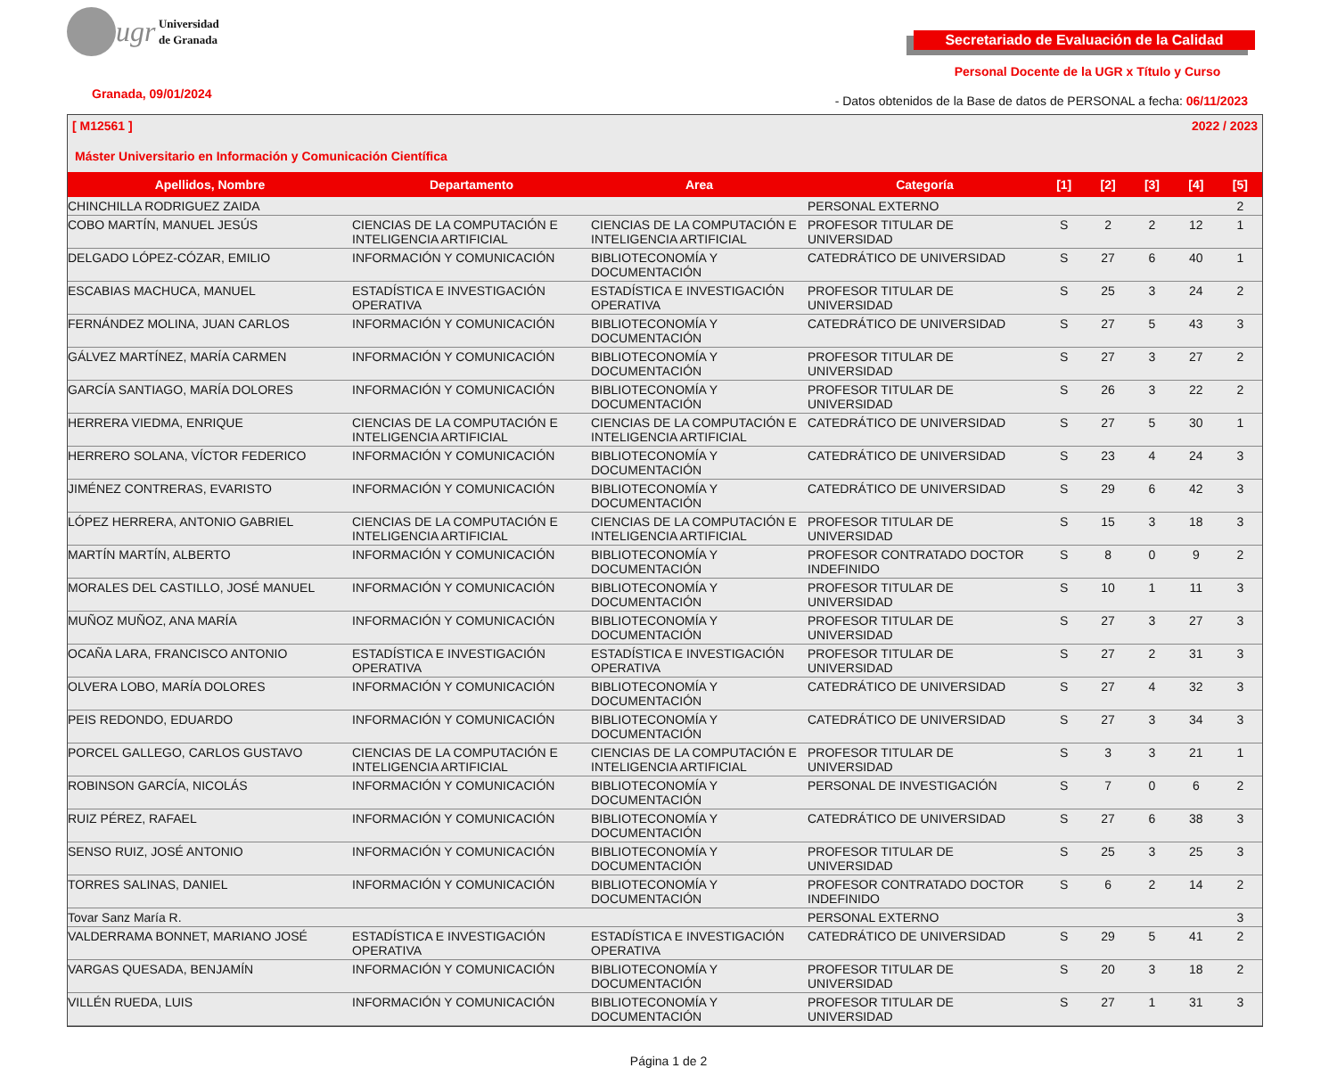ugr Universidad
de Granada
Secretariado de Evaluación de la Calidad
Personal Docente de la UGR x Título y Curso
Granada, 09/01/2024
- Datos obtenidos de la Base de datos de PERSONAL a fecha: 06/11/2023
[ M12561 ] 2022 / 2023
Máster Universitario en Información y Comunicación Científica
| Apellidos, Nombre | Departamento | Area | Categoría | [1] | [2] | [3] | [4] | [5] |
| --- | --- | --- | --- | --- | --- | --- | --- | --- |
| CHINCHILLA RODRIGUEZ ZAIDA | | | PERSONAL EXTERNO | | | | | 2 |
| COBO MARTÍN, MANUEL JESÚS | CIENCIAS DE LA COMPUTACIÓN E INTELIGENCIA ARTIFICIAL | CIENCIAS DE LA COMPUTACIÓN E INTELIGENCIA ARTIFICIAL | PROFESOR TITULAR DE UNIVERSIDAD | S | 2 | 2 | 12 | 1 |
| DELGADO LÓPEZ-CÓZAR, EMILIO | INFORMACIÓN Y COMUNICACIÓN | BIBLIOTECONOMÍA Y DOCUMENTACIÓN | CATEDRÁTICO DE UNIVERSIDAD | S | 27 | 6 | 40 | 1 |
| ESCABIAS MACHUCA, MANUEL | ESTADÍSTICA E INVESTIGACIÓN OPERATIVA | ESTADÍSTICA E INVESTIGACIÓN OPERATIVA | PROFESOR TITULAR DE UNIVERSIDAD | S | 25 | 3 | 24 | 2 |
| FERNÁNDEZ MOLINA, JUAN CARLOS | INFORMACIÓN Y COMUNICACIÓN | BIBLIOTECONOMÍA Y DOCUMENTACIÓN | CATEDRÁTICO DE UNIVERSIDAD | S | 27 | 5 | 43 | 3 |
| GÁLVEZ MARTÍNEZ, MARÍA CARMEN | INFORMACIÓN Y COMUNICACIÓN | BIBLIOTECONOMÍA Y DOCUMENTACIÓN | PROFESOR TITULAR DE UNIVERSIDAD | S | 27 | 3 | 27 | 2 |
| GARCÍA SANTIAGO, MARÍA DOLORES | INFORMACIÓN Y COMUNICACIÓN | BIBLIOTECONOMÍA Y DOCUMENTACIÓN | PROFESOR TITULAR DE UNIVERSIDAD | S | 26 | 3 | 22 | 2 |
| HERRERA VIEDMA, ENRIQUE | CIENCIAS DE LA COMPUTACIÓN E INTELIGENCIA ARTIFICIAL | CIENCIAS DE LA COMPUTACIÓN E INTELIGENCIA ARTIFICIAL | CATEDRÁTICO DE UNIVERSIDAD | S | 27 | 5 | 30 | 1 |
| HERRERO SOLANA, VÍCTOR FEDERICO | INFORMACIÓN Y COMUNICACIÓN | BIBLIOTECONOMÍA Y DOCUMENTACIÓN | CATEDRÁTICO DE UNIVERSIDAD | S | 23 | 4 | 24 | 3 |
| JIMÉNEZ CONTRERAS, EVARISTO | INFORMACIÓN Y COMUNICACIÓN | BIBLIOTECONOMÍA Y DOCUMENTACIÓN | CATEDRÁTICO DE UNIVERSIDAD | S | 29 | 6 | 42 | 3 |
| LÓPEZ HERRERA, ANTONIO GABRIEL | CIENCIAS DE LA COMPUTACIÓN E INTELIGENCIA ARTIFICIAL | CIENCIAS DE LA COMPUTACIÓN E INTELIGENCIA ARTIFICIAL | PROFESOR TITULAR DE UNIVERSIDAD | S | 15 | 3 | 18 | 3 |
| MARTÍN MARTÍN, ALBERTO | INFORMACIÓN Y COMUNICACIÓN | BIBLIOTECONOMÍA Y DOCUMENTACIÓN | PROFESOR CONTRATADO DOCTOR INDEFINIDO | S | 8 | 0 | 9 | 2 |
| MORALES DEL CASTILLO, JOSÉ MANUEL | INFORMACIÓN Y COMUNICACIÓN | BIBLIOTECONOMÍA Y DOCUMENTACIÓN | PROFESOR TITULAR DE UNIVERSIDAD | S | 10 | 1 | 11 | 3 |
| MUÑOZ MUÑOZ, ANA MARÍA | INFORMACIÓN Y COMUNICACIÓN | BIBLIOTECONOMÍA Y DOCUMENTACIÓN | PROFESOR TITULAR DE UNIVERSIDAD | S | 27 | 3 | 27 | 3 |
| OCAÑA LARA, FRANCISCO ANTONIO | ESTADÍSTICA E INVESTIGACIÓN OPERATIVA | ESTADÍSTICA E INVESTIGACIÓN OPERATIVA | PROFESOR TITULAR DE UNIVERSIDAD | S | 27 | 2 | 31 | 3 |
| OLVERA LOBO, MARÍA DOLORES | INFORMACIÓN Y COMUNICACIÓN | BIBLIOTECONOMÍA Y DOCUMENTACIÓN | CATEDRÁTICO DE UNIVERSIDAD | S | 27 | 4 | 32 | 3 |
| PEIS REDONDO, EDUARDO | INFORMACIÓN Y COMUNICACIÓN | BIBLIOTECONOMÍA Y DOCUMENTACIÓN | CATEDRÁTICO DE UNIVERSIDAD | S | 27 | 3 | 34 | 3 |
| PORCEL GALLEGO, CARLOS GUSTAVO | CIENCIAS DE LA COMPUTACIÓN E INTELIGENCIA ARTIFICIAL | CIENCIAS DE LA COMPUTACIÓN E INTELIGENCIA ARTIFICIAL | PROFESOR TITULAR DE UNIVERSIDAD | S | 3 | 3 | 21 | 1 |
| ROBINSON GARCÍA, NICOLÁS | INFORMACIÓN Y COMUNICACIÓN | BIBLIOTECONOMÍA Y DOCUMENTACIÓN | PERSONAL DE INVESTIGACIÓN | S | 7 | 0 | 6 | 2 |
| RUIZ PÉREZ, RAFAEL | INFORMACIÓN Y COMUNICACIÓN | BIBLIOTECONOMÍA Y DOCUMENTACIÓN | CATEDRÁTICO DE UNIVERSIDAD | S | 27 | 6 | 38 | 3 |
| SENSO RUIZ, JOSÉ ANTONIO | INFORMACIÓN Y COMUNICACIÓN | BIBLIOTECONOMÍA Y DOCUMENTACIÓN | PROFESOR TITULAR DE UNIVERSIDAD | S | 25 | 3 | 25 | 3 |
| TORRES SALINAS, DANIEL | INFORMACIÓN Y COMUNICACIÓN | BIBLIOTECONOMÍA Y DOCUMENTACIÓN | PROFESOR CONTRATADO DOCTOR INDEFINIDO | S | 6 | 2 | 14 | 2 |
| Tovar Sanz María R. | | | PERSONAL EXTERNO | | | | | 3 |
| VALDERRAMA BONNET, MARIANO JOSÉ | ESTADÍSTICA E INVESTIGACIÓN OPERATIVA | ESTADÍSTICA E INVESTIGACIÓN OPERATIVA | CATEDRÁTICO DE UNIVERSIDAD | S | 29 | 5 | 41 | 2 |
| VARGAS QUESADA, BENJAMÍN | INFORMACIÓN Y COMUNICACIÓN | BIBLIOTECONOMÍA Y DOCUMENTACIÓN | PROFESOR TITULAR DE UNIVERSIDAD | S | 20 | 3 | 18 | 2 |
| VILLÉN RUEDA, LUIS | INFORMACIÓN Y COMUNICACIÓN | BIBLIOTECONOMÍA Y DOCUMENTACIÓN | PROFESOR TITULAR DE UNIVERSIDAD | S | 27 | 1 | 31 | 3 |
Página 1 de 2